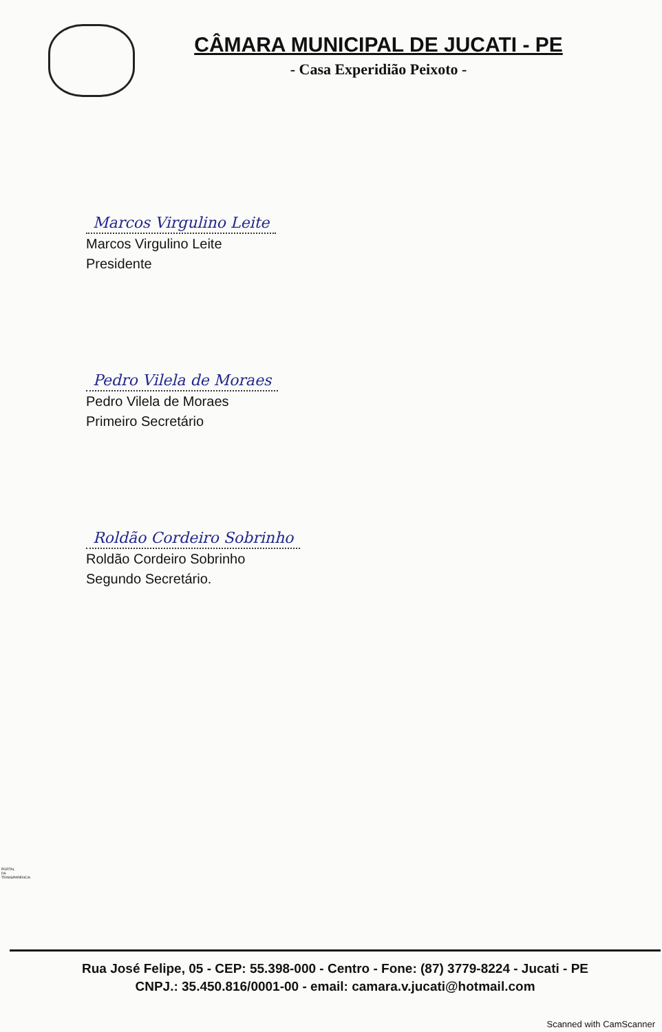CÂMARA MUNICIPAL DE JUCATI - PE
- Casa Experidião Peixoto -
Marcos Virgulino Leite
Marcos Virgulino Leite
Presidente
Pedro Vilela de Moraes
Pedro Vilela de Moraes
Primeiro Secretário
Roldão Cordeiro Sobrinho
Roldão Cordeiro Sobrinho
Segundo Secretário.
PORTAL DA TRANSPARENCIA
Rua José Felipe, 05 - CEP: 55.398-000 - Centro - Fone: (87) 3779-8224 - Jucati - PE
CNPJ.: 35.450.816/0001-00 - email: camara.v.jucati@hotmail.com
Scanned with CamScanner